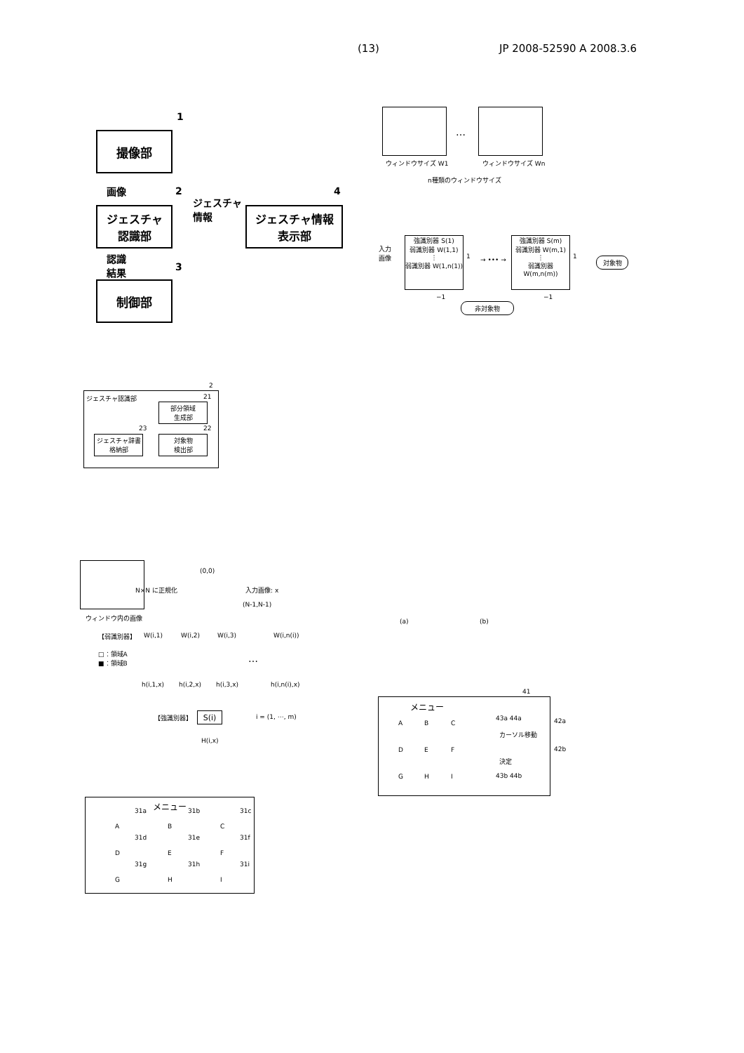(13) JP 2008-52590 A 2008.3.6
1
撮像部
画像 2
ジェスチャ
認識部
ジェスチャ
情報
4
ジェスチャ情報
表示部
認識
結果
3
制御部
…
ウィンドウサイズ W1 ウィンドウサイズ Wn
n種類のウィンドウサイズ
入力
画像
強識別器 S(1)
弱識別器 W(1,1)
⋮
弱識別器 W(1,n(1))
1 → ••• →
強識別器 S(m)
弱識別器 W(m,1)
⋮
弱識別器 W(m,n(m))
1 対象物
−1 −1
非対象物
ジェスチャ認識部
2
21
部分領域
生成部
23 22
ジェスチャ辞書
格納部
対象物
検出部
(0,0)
N×N に正規化 入力画像: x
(N-1,N-1)
ウィンドウ内の画像
【弱識別器】 W(i,1) W(i,2) W(i,3) W(i,n(i))
□：領域A
■：領域B
…
h(i,1,x) h(i,2,x) h(i,3,x) h(i,n(i),x)
【強識別器】 S(i) i = (1, ⋯, m)
H(i,x)
(a) (b)
41
メニュー
A B C
D E F
G H I
43a 44a 42a
カーソル移動
42b
決定
43b 44b
メニュー
31a 31b 31c
A B C
31d 31e 31f
D E F
31g 31h 31i
G H I